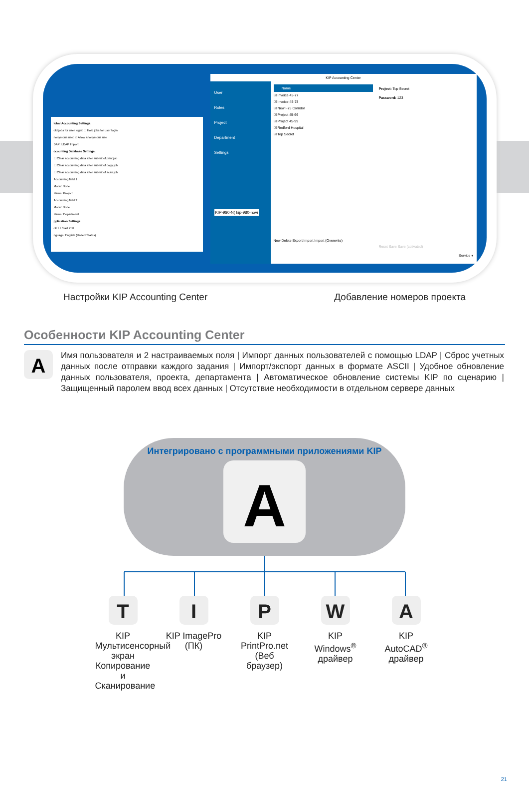lobal Accounting Settings:
old jobs for user login: ☐ Hold jobs for user login
nonymous use: ☑ Allow anonymous use
DAP: LDAP Import
ccounting Database Settings:
☐ Clear accounting data after submit of print job
☐ Clear accounting data after submit of copy job
☐ Clear accounting data after submit of scan job
Accounting field 1
Mode: None
Name: Project
Accounting field 2
Mode: None
Name: Department
pplication Settings:
oll: ☐ Start Poll
nguage: English (United States)
KIP Accounting Center
User
Roles
Project
Department
Settings
KIP-980-N( kip-980-novi
Name
☑ Invoice 45-77
☑ Invoice 45-78
☑ New I-75 Corridor
☑ Project 45-66
☑ Project 45-99
☑ Redford Hospital
☑ Top Secret
New Delete Export Import Import (Overwrite)
Project: Top Secret
Password: 123
Reset Save Save (activated)
Service ●
Настройки KIP Accounting Center
Добавление номеров проекта
Особенности KIP Accounting Center
A
Имя пользователя и 2 настраиваемых поля | Импорт данных пользователей с помощью LDAP | Сброс учетных данных после отправки каждого задания | Импорт/экспорт данных в формате ASCII | Удобное обновление данных пользователя, проекта, департамента | Автоматическое обновление системы KIP по сценарию | Защищенный паролем ввод всех данных | Отсутствие необходимости в отдельном сервере данных
Интегрировано с программными приложениями KIP
A
T
KIP Мультисенсорный экран Копирование и Сканирование
I
KIP ImagePro (ПК)
P
KIP PrintPro.net (Веб браузер)
W
KIP Windows<sup>®</sup> драйвер
A
KIP AutoCAD<sup>®</sup> драйвер
21